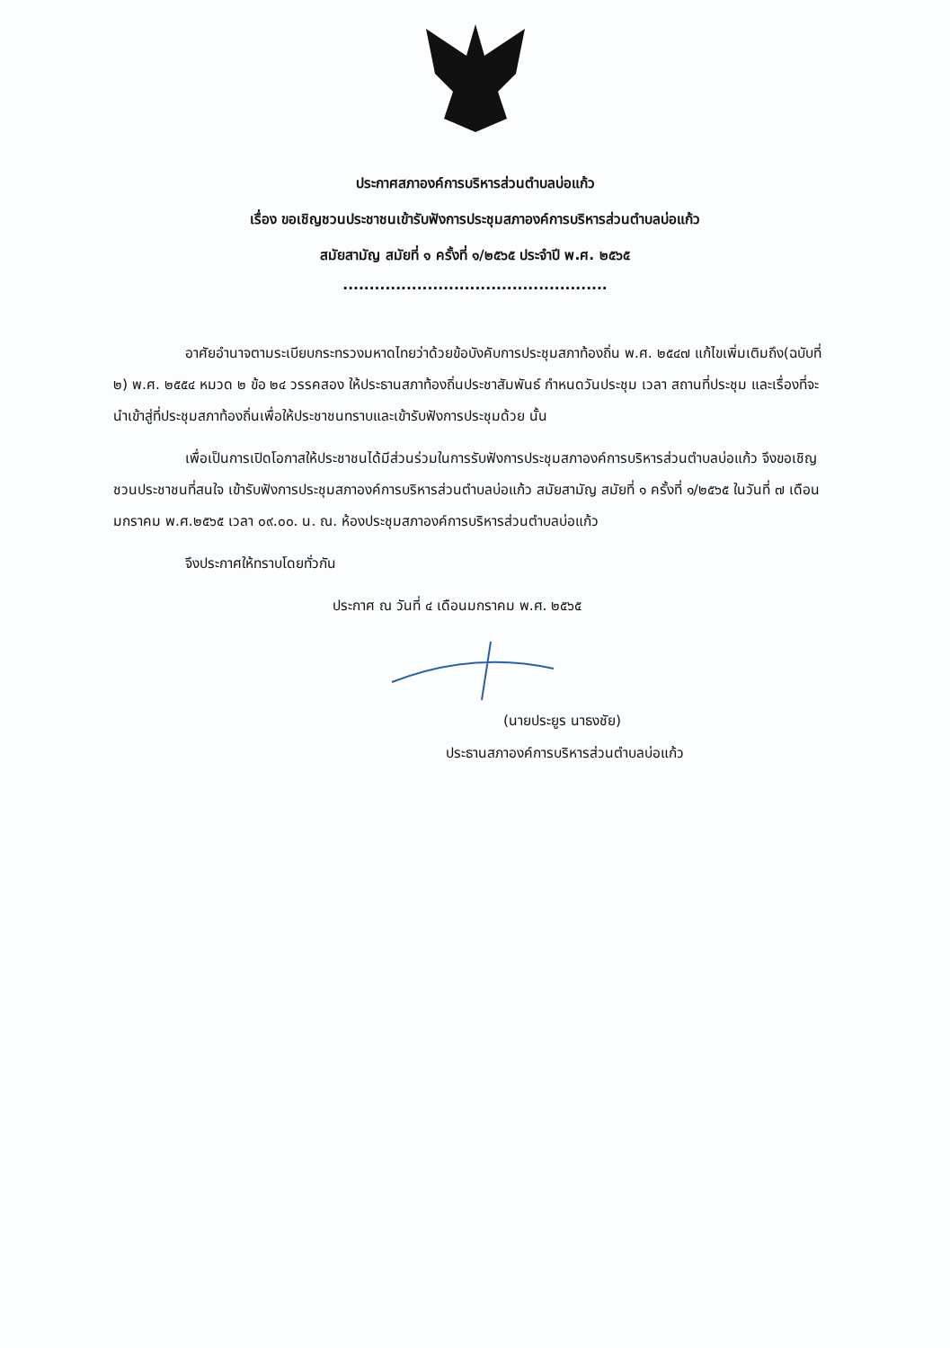ประกาศสภาองค์การบริหารส่วนตำบลบ่อแก้ว
เรื่อง ขอเชิญชวนประชาชนเข้ารับฟังการประชุมสภาองค์การบริหารส่วนตำบลบ่อแก้ว
สมัยสามัญ สมัยที่ ๑ ครั้งที่ ๑/๒๕๖๕ ประจำปี พ.ศ. ๒๕๖๕
..................................................
อาศัยอำนาจตามระเบียบกระทรวงมหาดไทยว่าด้วยข้อบังคับการประชุมสภาท้องถิ่น พ.ศ. ๒๕๔๗ แก้ไขเพิ่มเติมถึง(ฉบับที่ ๒) พ.ศ. ๒๕๕๔ หมวด ๒ ข้อ ๒๔ วรรคสอง ให้ประธานสภาท้องถิ่นประชาสัมพันธ์ กำหนดวันประชุม เวลา สถานที่ประชุม และเรื่องที่จะนำเข้าสู่ที่ประชุมสภาท้องถิ่นเพื่อให้ประชาชนทราบและเข้ารับฟังการประชุมด้วย นั้น
เพื่อเป็นการเปิดโอกาสให้ประชาชนได้มีส่วนร่วมในการรับฟังการประชุมสภาองค์การบริหารส่วนตำบลบ่อแก้ว จึงขอเชิญชวนประชาชนที่สนใจ เข้ารับฟังการประชุมสภาองค์การบริหารส่วนตำบลบ่อแก้ว สมัยสามัญ สมัยที่ ๑ ครั้งที่ ๑/๒๕๖๕ ในวันที่ ๗ เดือนมกราคม พ.ศ.๒๕๖๕ เวลา ๐๙.๐๐. น. ณ. ห้องประชุมสภาองค์การบริหารส่วนตำบลบ่อแก้ว
จึงประกาศให้ทราบโดยทั่วกัน
ประกาศ ณ วันที่ ๔ เดือนมกราคม พ.ศ. ๒๕๖๕
(นายประยูร นาธงชัย)
ประธานสภาองค์การบริหารส่วนตำบลบ่อแก้ว